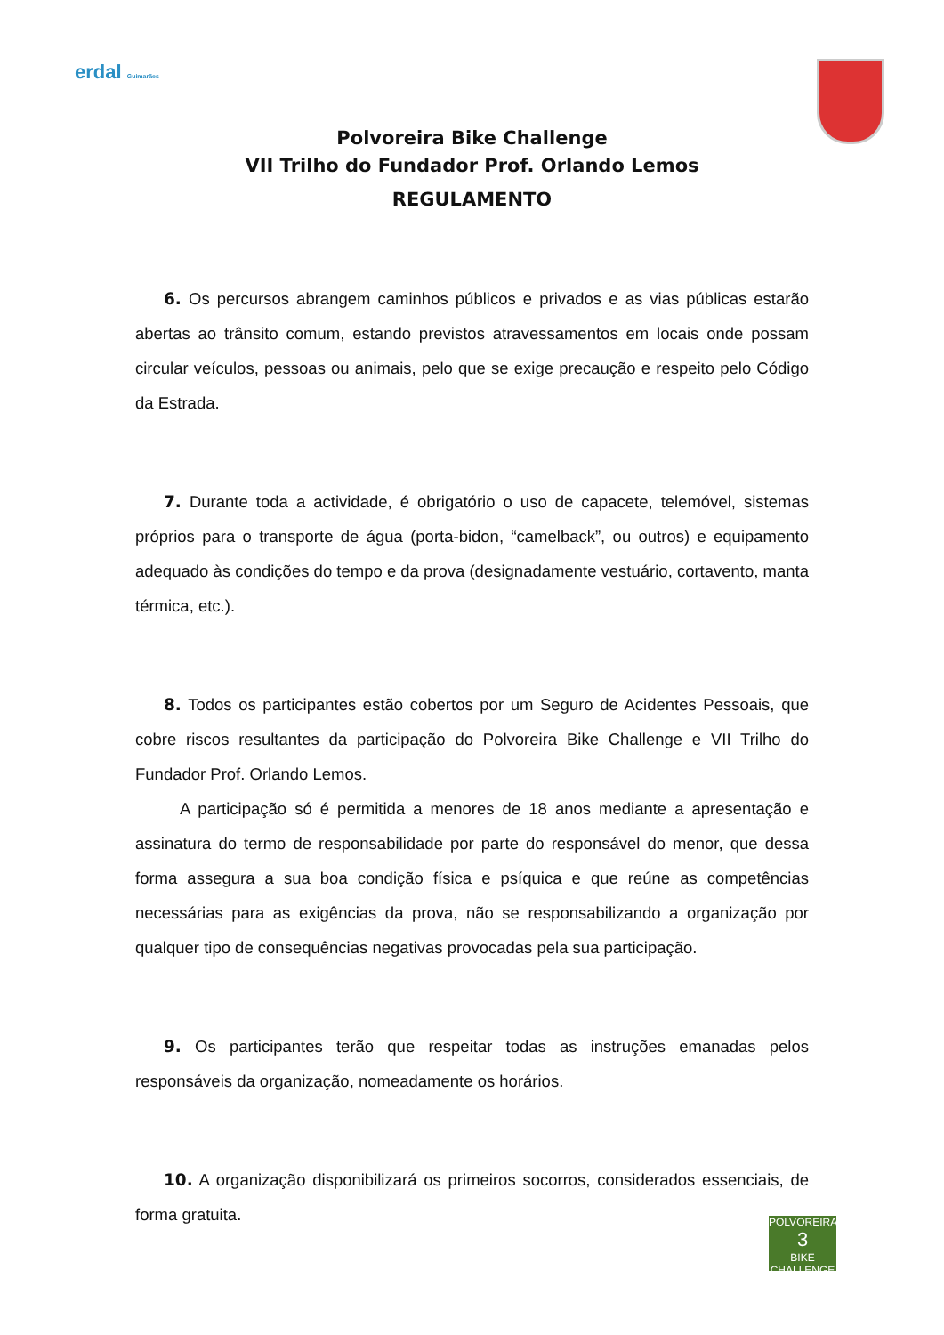erdal Guimarães
Polvoreira Bike Challenge
VII Trilho do Fundador Prof. Orlando Lemos
REGULAMENTO
6. Os percursos abrangem caminhos públicos e privados e as vias públicas estarão abertas ao trânsito comum, estando previstos atravessamentos em locais onde possam circular veículos, pessoas ou animais, pelo que se exige precaução e respeito pelo Código da Estrada.
7. Durante toda a actividade, é obrigatório o uso de capacete, telemóvel, sistemas próprios para o transporte de água (porta-bidon, “camelback”, ou outros) e equipamento adequado às condições do tempo e da prova (designadamente vestuário, cortavento, manta térmica, etc.).
8. Todos os participantes estão cobertos por um Seguro de Acidentes Pessoais, que cobre riscos resultantes da participação do Polvoreira Bike Challenge e VII Trilho do Fundador Prof. Orlando Lemos.
A participação só é permitida a menores de 18 anos mediante a apresentação e assinatura do termo de responsabilidade por parte do responsável do menor, que dessa forma assegura a sua boa condição física e psíquica e que reúne as competências necessárias para as exigências da prova, não se responsabilizando a organização por qualquer tipo de consequências negativas provocadas pela sua participação.
9. Os participantes terão que respeitar todas as instruções emanadas pelos responsáveis da organização, nomeadamente os horários.
10. A organização disponibilizará os primeiros socorros, considerados essenciais, de forma gratuita.
POLVOREIRA
3
BIKE CHALLENGE